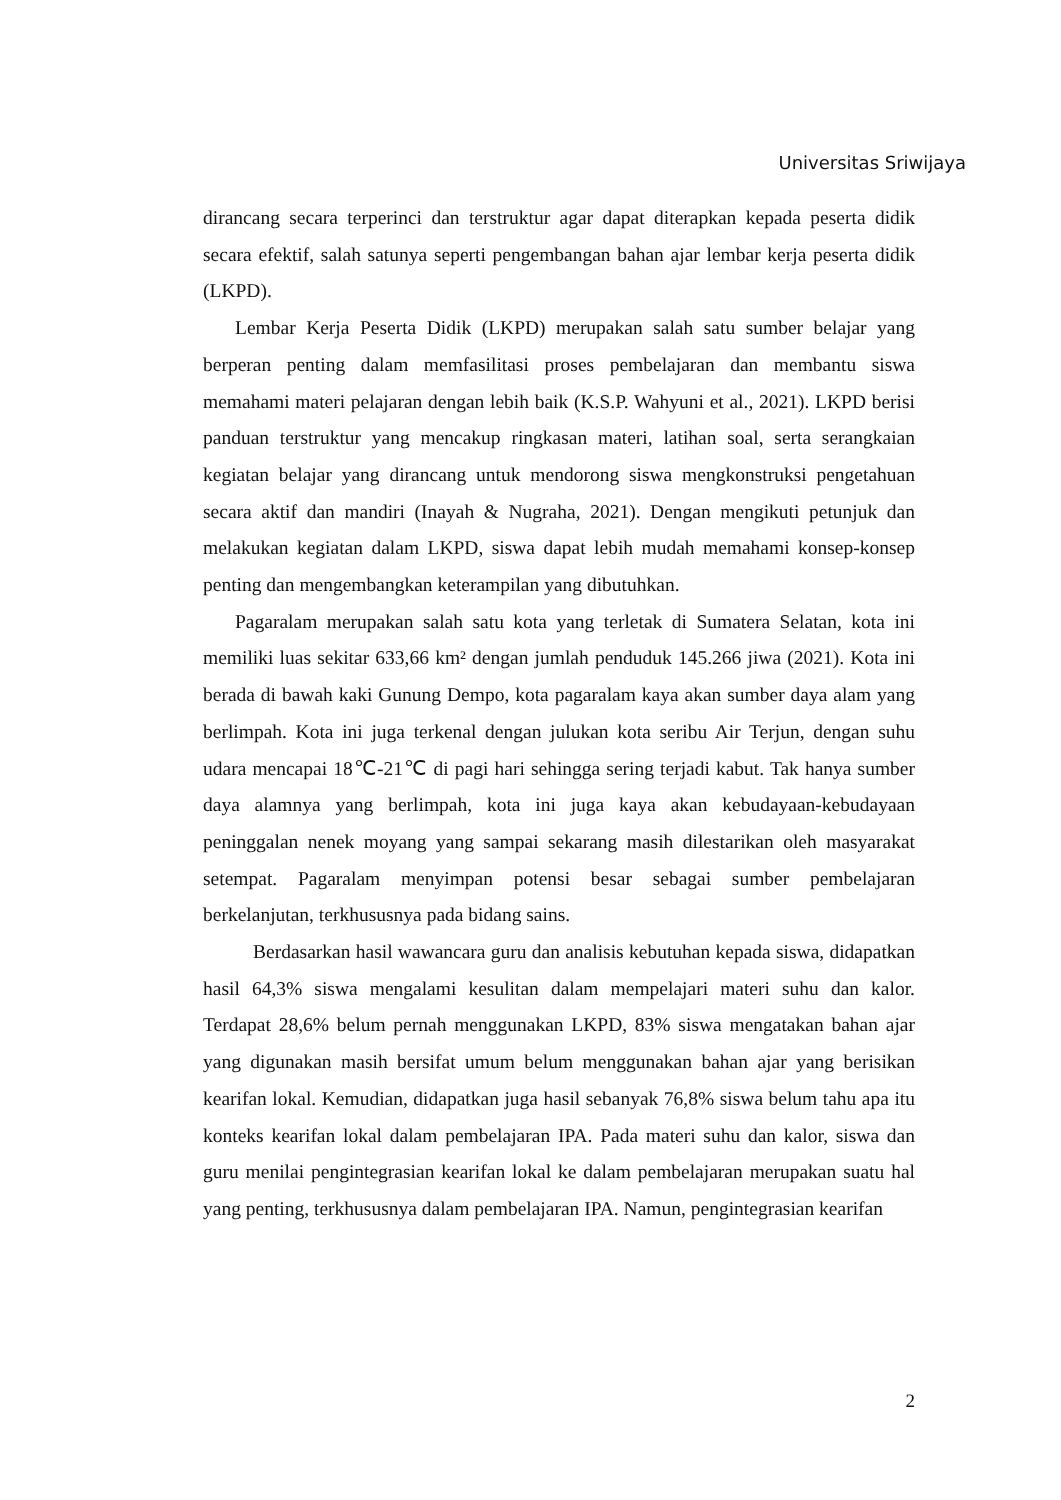Universitas Sriwijaya
dirancang secara terperinci dan terstruktur agar dapat diterapkan kepada peserta didik secara efektif, salah satunya seperti pengembangan bahan ajar lembar kerja peserta didik (LKPD).
Lembar Kerja Peserta Didik (LKPD) merupakan salah satu sumber belajar yang berperan penting dalam memfasilitasi proses pembelajaran dan membantu siswa memahami materi pelajaran dengan lebih baik (K.S.P. Wahyuni et al., 2021). LKPD berisi panduan terstruktur yang mencakup ringkasan materi, latihan soal, serta serangkaian kegiatan belajar yang dirancang untuk mendorong siswa mengkonstruksi pengetahuan secara aktif dan mandiri (Inayah & Nugraha, 2021). Dengan mengikuti petunjuk dan melakukan kegiatan dalam LKPD, siswa dapat lebih mudah memahami konsep-konsep penting dan mengembangkan keterampilan yang dibutuhkan.
Pagaralam merupakan salah satu kota yang terletak di Sumatera Selatan, kota ini memiliki luas sekitar 633,66 km² dengan jumlah penduduk 145.266 jiwa (2021). Kota ini berada di bawah kaki Gunung Dempo, kota pagaralam kaya akan sumber daya alam yang berlimpah. Kota ini juga terkenal dengan julukan kota seribu Air Terjun, dengan suhu udara mencapai 18℃-21℃ di pagi hari sehingga sering terjadi kabut. Tak hanya sumber daya alamnya yang berlimpah, kota ini juga kaya akan kebudayaan-kebudayaan peninggalan nenek moyang yang sampai sekarang masih dilestarikan oleh masyarakat setempat. Pagaralam menyimpan potensi besar sebagai sumber pembelajaran berkelanjutan, terkhususnya pada bidang sains.
Berdasarkan hasil wawancara guru dan analisis kebutuhan kepada siswa, didapatkan hasil 64,3% siswa mengalami kesulitan dalam mempelajari materi suhu dan kalor. Terdapat 28,6% belum pernah menggunakan LKPD, 83% siswa mengatakan bahan ajar yang digunakan masih bersifat umum belum menggunakan bahan ajar yang berisikan kearifan lokal. Kemudian, didapatkan juga hasil sebanyak 76,8% siswa belum tahu apa itu konteks kearifan lokal dalam pembelajaran IPA. Pada materi suhu dan kalor, siswa dan guru menilai pengintegrasian kearifan lokal ke dalam pembelajaran merupakan suatu hal yang penting, terkhususnya dalam pembelajaran IPA. Namun, pengintegrasian kearifan
2